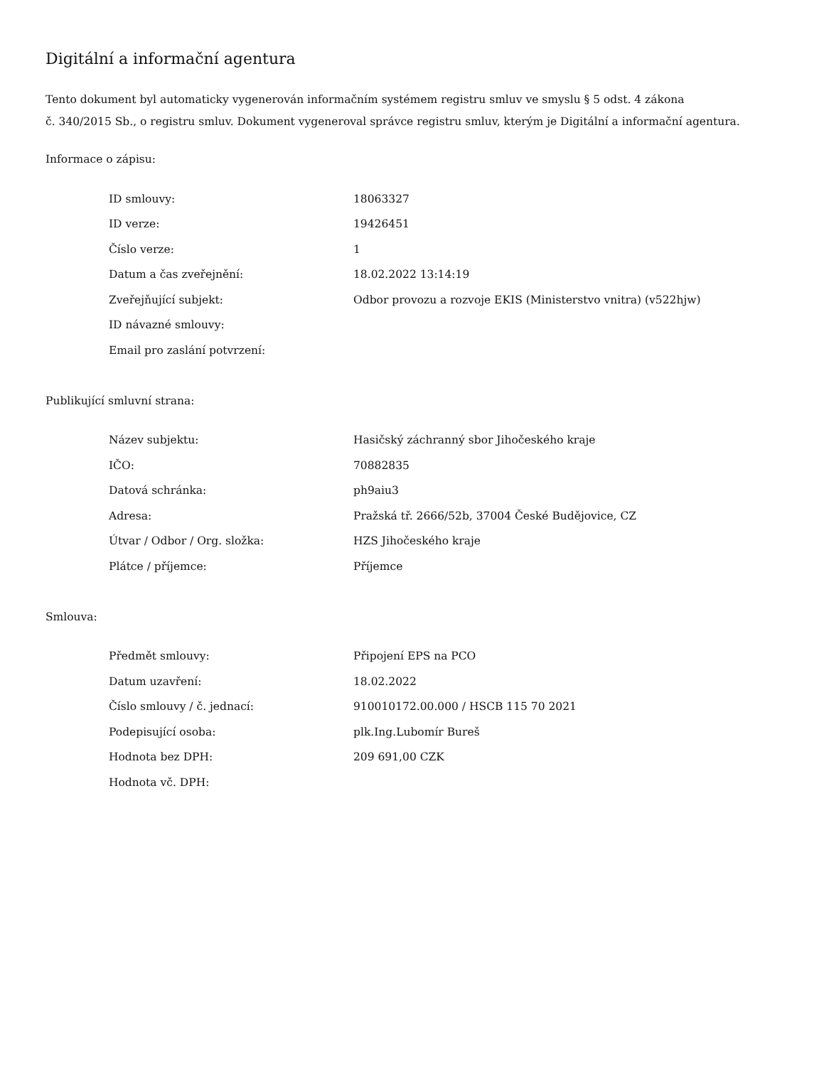Digitální a informační agentura
Tento dokument byl automaticky vygenerován informačním systémem registru smluv ve smyslu § 5 odst. 4 zákona
č. 340/2015 Sb., o registru smluv. Dokument vygeneroval správce registru smluv, kterým je Digitální a informační agentura.
Informace o zápisu:
| ID smlouvy: | 18063327 |
| ID verze: | 19426451 |
| Číslo verze: | 1 |
| Datum a čas zveřejnění: | 18.02.2022 13:14:19 |
| Zveřejňující subjekt: | Odbor provozu a rozvoje EKIS (Ministerstvo vnitra) (v522hjw) |
| ID návazné smlouvy: | |
| Email pro zaslání potvrzení: | |
Publikující smluvní strana:
| Název subjektu: | Hasičský záchranný sbor Jihočeského kraje |
| IČO: | 70882835 |
| Datová schránka: | ph9aiu3 |
| Adresa: | Pražská tř. 2666/52b, 37004 České Budějovice, CZ |
| Útvar / Odbor / Org. složka: | HZS Jihočeského kraje |
| Plátce / příjemce: | Příjemce |
Smlouva:
| Předmět smlouvy: | Připojení EPS na PCO |
| Datum uzavření: | 18.02.2022 |
| Číslo smlouvy / č. jednací: | 910010172.00.000 / HSCB 115 70 2021 |
| Podepisující osoba: | plk.Ing.Lubomír Bureš |
| Hodnota bez DPH: | 209 691,00 CZK |
| Hodnota vč. DPH: | |